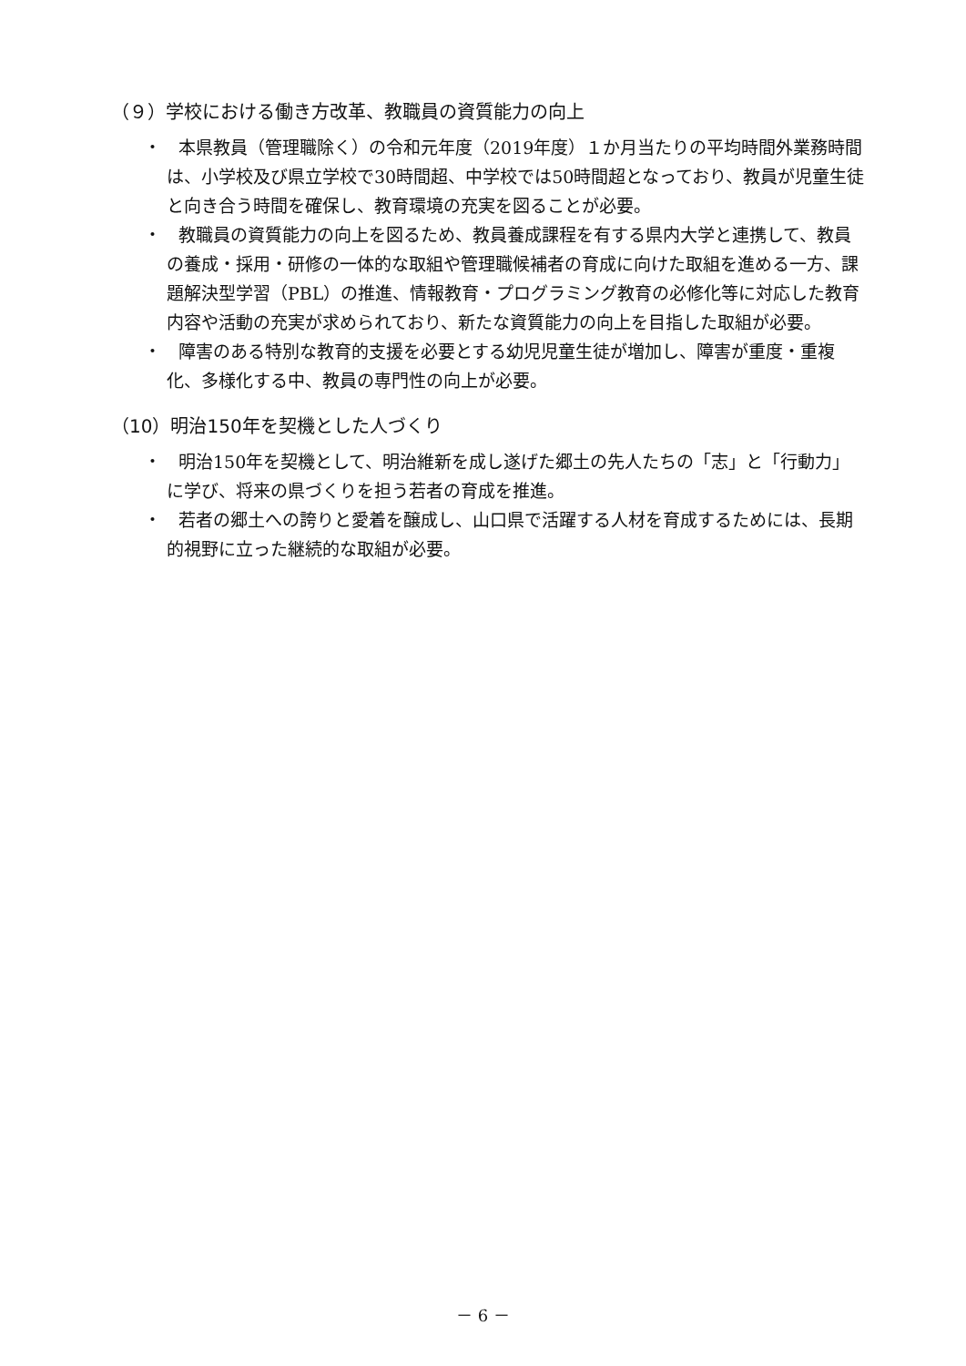（９）学校における働き方改革、教職員の資質能力の向上
・　本県教員（管理職除く）の令和元年度（2019年度）１か月当たりの平均時間外業務時間は、小学校及び県立学校で30時間超、中学校では50時間超となっており、教員が児童生徒と向き合う時間を確保し、教育環境の充実を図ることが必要。
・　教職員の資質能力の向上を図るため、教員養成課程を有する県内大学と連携して、教員の養成・採用・研修の一体的な取組や管理職候補者の育成に向けた取組を進める一方、課題解決型学習（PBL）の推進、情報教育・プログラミング教育の必修化等に対応した教育内容や活動の充実が求められており、新たな資質能力の向上を目指した取組が必要。
・　障害のある特別な教育的支援を必要とする幼児児童生徒が増加し、障害が重度・重複化、多様化する中、教員の専門性の向上が必要。
（10）明治150年を契機とした人づくり
・　明治150年を契機として、明治維新を成し遂げた郷土の先人たちの「志」と「行動力」に学び、将来の県づくりを担う若者の育成を推進。
・　若者の郷土への誇りと愛着を醸成し、山口県で活躍する人材を育成するためには、長期的視野に立った継続的な取組が必要。
－ 6 －